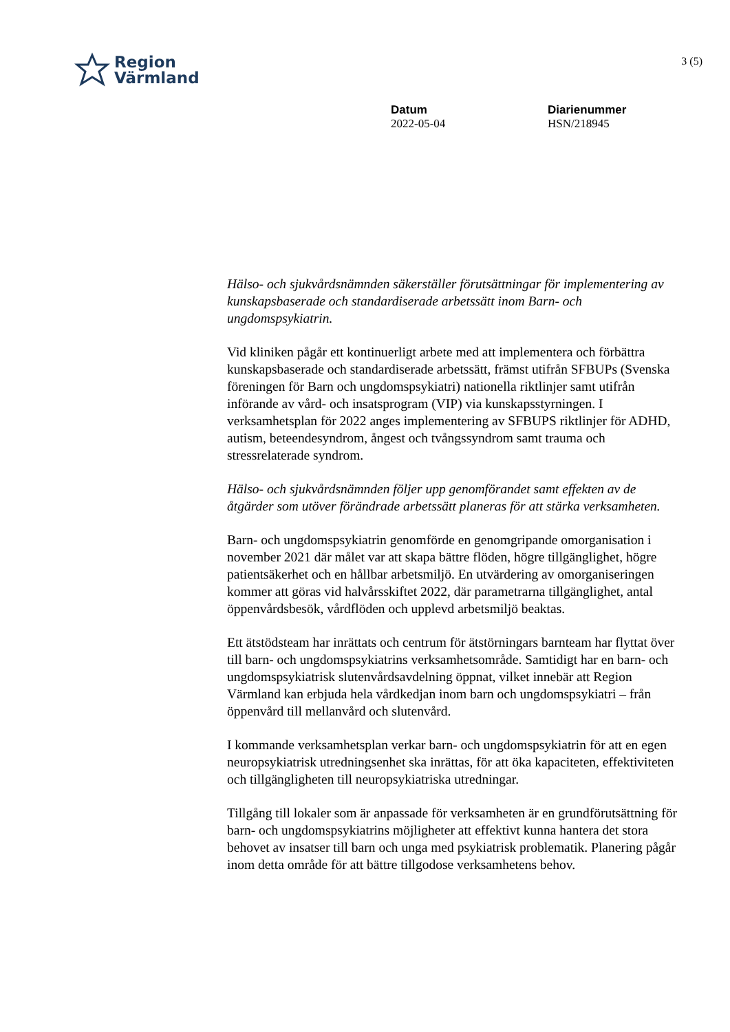Region
Värmland
3 (5)
Datum
2022-05-04
Diarienummer
HSN/218945
Hälso- och sjukvårdsnämnden säkerställer förutsättningar för implementering av kunskapsbaserade och standardiserade arbetssätt inom Barn- och ungdomspsykiatrin.
Vid kliniken pågår ett kontinuerligt arbete med att implementera och förbättra kunskapsbaserade och standardiserade arbetssätt, främst utifrån SFBUPs (Svenska föreningen för Barn och ungdomspsykiatri) nationella riktlinjer samt utifrån införande av vård- och insatsprogram (VIP) via kunskapsstyrningen. I verksamhetsplan för 2022 anges implementering av SFBUPS riktlinjer för ADHD, autism, beteendesyndrom, ångest och tvångssyndrom samt trauma och stressrelaterade syndrom.
Hälso- och sjukvårdsnämnden följer upp genomförandet samt effekten av de åtgärder som utöver förändrade arbetssätt planeras för att stärka verksamheten.
Barn- och ungdomspsykiatrin genomförde en genomgripande omorganisation i november 2021 där målet var att skapa bättre flöden, högre tillgänglighet, högre patientsäkerhet och en hållbar arbetsmiljö. En utvärdering av omorganiseringen kommer att göras vid halvårsskiftet 2022, där parametrarna tillgänglighet, antal öppenvårdsbesök, vårdflöden och upplevd arbetsmiljö beaktas.
Ett ätstödsteam har inrättats och centrum för ätstörningars barnteam har flyttat över till barn- och ungdomspsykiatrins verksamhetsområde. Samtidigt har en barn- och ungdomspsykiatrisk slutenvårdsavdelning öppnat, vilket innebär att Region Värmland kan erbjuda hela vårdkedjan inom barn och ungdomspsykiatri – från öppenvård till mellanvård och slutenvård.
I kommande verksamhetsplan verkar barn- och ungdomspsykiatrin för att en egen neuropsykiatrisk utredningsenhet ska inrättas, för att öka kapaciteten, effektiviteten och tillgängligheten till neuropsykiatriska utredningar.
Tillgång till lokaler som är anpassade för verksamheten är en grundförutsättning för barn- och ungdomspsykiatrins möjligheter att effektivt kunna hantera det stora behovet av insatser till barn och unga med psykiatrisk problematik. Planering pågår inom detta område för att bättre tillgodose verksamhetens behov.